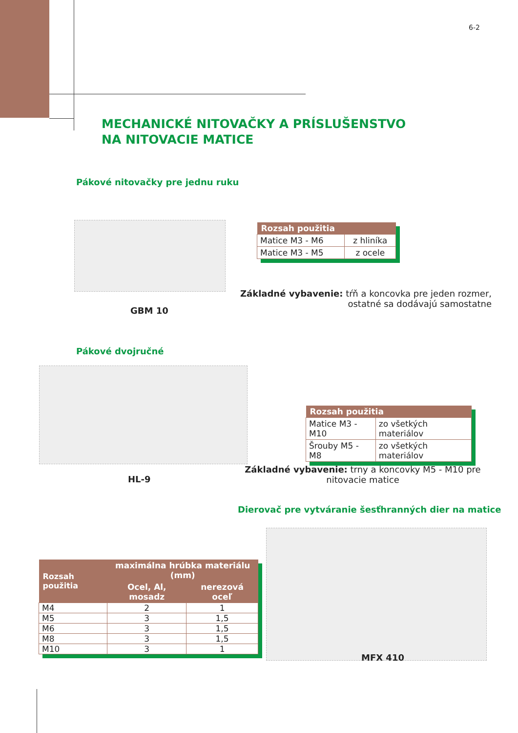6-2
MECHANICKÉ NITOVAČKY A PRÍSLUŠENSTVO
NA NITOVACIE MATICE
Pákové nitovačky pre jednu ruku
| Rozsah použitia | |
| --- | --- |
| Matice M3 - M6 | z hliníka |
| Matice M3 - M5 | z ocele |
Základné vybavenie: tŕň a koncovka pre jeden rozmer,
ostatné sa dodávajú samostatne
GBM 10
Pákové dvojručné
| Rozsah použitia | |
| --- | --- |
| Matice M3 - M10 | zo všetkých materiálov |
| Šrouby M5 - M8 | zo všetkých materiálov |
Základné vybavenie: trny a koncovky M5 - M10 pre
nitovacie matice
HL-9
Dierovač pre vytváranie šesťhranných dier na matice
| Rozsah použitia | maximálna hrúbka materiálu (mm) | |
| --- | --- | --- |
| | Ocel, Al, mosadz | nerezová oceľ |
| M4 | 2 | 1 |
| M5 | 3 | 1,5 |
| M6 | 3 | 1,5 |
| M8 | 3 | 1,5 |
| M10 | 3 | 1 |
MFX 410